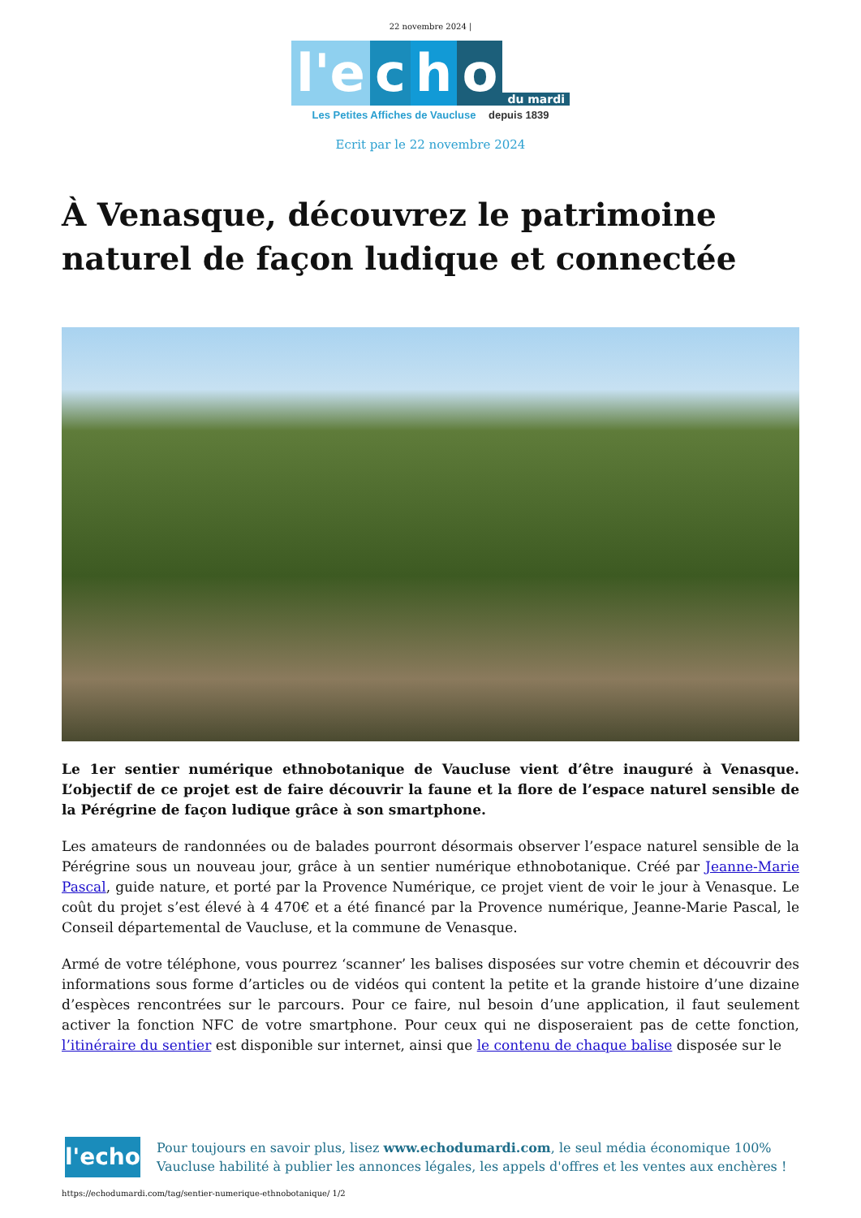22 novembre 2024 |
l'e c h o du mardi
Les Petites Affiches de Vaucluse depuis 1839
Ecrit par le 22 novembre 2024
À Venasque, découvrez le patrimoine naturel de façon ludique et connectée
Le 1er sentier numérique ethnobotanique de Vaucluse vient d’être inauguré à Venasque. L’objectif de ce projet est de faire découvrir la faune et la flore de l’espace naturel sensible de la Pérégrine de façon ludique grâce à son smartphone.
Les amateurs de randonnées ou de balades pourront désormais observer l’espace naturel sensible de la Pérégrine sous un nouveau jour, grâce à un sentier numérique ethnobotanique. Créé par Jeanne-Marie Pascal, guide nature, et porté par la Provence Numérique, ce projet vient de voir le jour à Venasque. Le coût du projet s’est élevé à 4 470€ et a été financé par la Provence numérique, Jeanne-Marie Pascal, le Conseil départemental de Vaucluse, et la commune de Venasque.
Armé de votre téléphone, vous pourrez ‘scanner’ les balises disposées sur votre chemin et découvrir des informations sous forme d’articles ou de vidéos qui content la petite et la grande histoire d’une dizaine d’espèces rencontrées sur le parcours. Pour ce faire, nul besoin d’une application, il faut seulement activer la fonction NFC de votre smartphone. Pour ceux qui ne disposeraient pas de cette fonction, l’itinéraire du sentier est disponible sur internet, ainsi que le contenu de chaque balise disposée sur le
l'echo
Pour toujours en savoir plus, lisez www.echodumardi.com, le seul média économique 100% Vaucluse habilité à publier les annonces légales, les appels d'offres et les ventes aux enchères !
https://echodumardi.com/tag/sentier-numerique-ethnobotanique/ 1/2